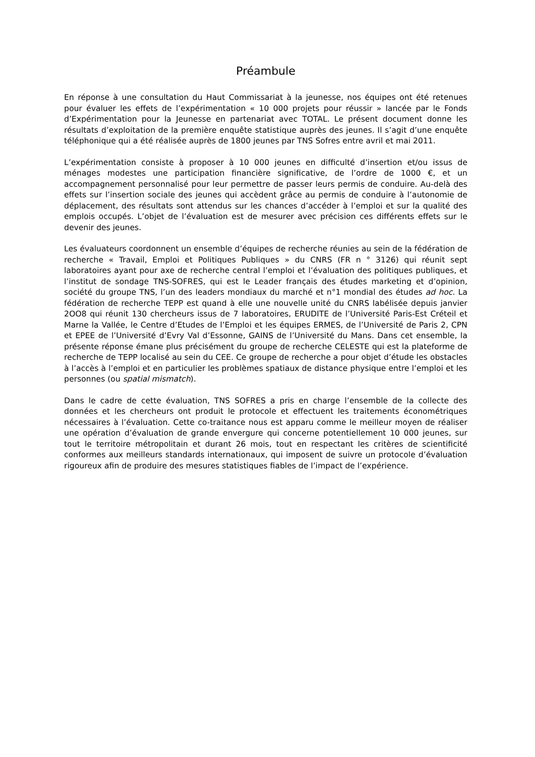Préambule
En réponse à une consultation du Haut Commissariat à la jeunesse, nos équipes ont été retenues pour évaluer les effets de l’expérimentation « 10 000 projets pour réussir » lancée par le Fonds d’Expérimentation pour la Jeunesse en partenariat avec TOTAL. Le présent document donne les résultats d’exploitation de la première enquête statistique auprès des jeunes. Il s’agit d’une enquête téléphonique qui a été réalisée auprès de 1800 jeunes par TNS Sofres entre avril et mai 2011.
L’expérimentation consiste à proposer à 10 000 jeunes en difficulté d’insertion et/ou issus de ménages modestes une participation financière significative, de l’ordre de 1000 €, et un accompagnement personnalisé pour leur permettre de passer leurs permis de conduire. Au-delà des effets sur l’insertion sociale des jeunes qui accèdent grâce au permis de conduire à l’autonomie de déplacement, des résultats sont attendus sur les chances d’accéder à l’emploi et sur la qualité des emplois occupés. L’objet de l’évaluation est de mesurer avec précision ces différents effets sur le devenir des jeunes.
Les évaluateurs coordonnent un ensemble d’équipes de recherche réunies au sein de la fédération de recherche « Travail, Emploi et Politiques Publiques » du CNRS (FR n ° 3126) qui réunit sept laboratoires ayant pour axe de recherche central l’emploi et l’évaluation des politiques publiques, et l’institut de sondage TNS-SOFRES, qui est le Leader français des études marketing et d’opinion, société du groupe TNS, l’un des leaders mondiaux du marché et n°1 mondial des études ad hoc. La fédération de recherche TEPP est quand à elle une nouvelle unité du CNRS labélisée depuis janvier 2OO8 qui réunit 130 chercheurs issus de 7 laboratoires, ERUDITE de l’Université Paris-Est Créteil et Marne la Vallée, le Centre d’Etudes de l’Emploi et les équipes ERMES, de l’Université de Paris 2, CPN et EPEE de l’Université d’Evry Val d’Essonne, GAINS de l’Université du Mans. Dans cet ensemble, la présente réponse émane plus précisément du groupe de recherche CELESTE qui est la plateforme de recherche de TEPP localisé au sein du CEE. Ce groupe de recherche a pour objet d’étude les obstacles à l’accès à l’emploi et en particulier les problèmes spatiaux de distance physique entre l’emploi et les personnes (ou spatial mismatch).
Dans le cadre de cette évaluation, TNS SOFRES a pris en charge l’ensemble de la collecte des données et les chercheurs ont produit le protocole et effectuent les traitements économétriques nécessaires à l’évaluation. Cette co-traitance nous est apparu comme le meilleur moyen de réaliser une opération d’évaluation de grande envergure qui concerne potentiellement 10 000 jeunes, sur tout le territoire métropolitain et durant 26 mois, tout en respectant les critères de scientificité conformes aux meilleurs standards internationaux, qui imposent de suivre un protocole d’évaluation rigoureux afin de produire des mesures statistiques fiables de l’impact de l’expérience.